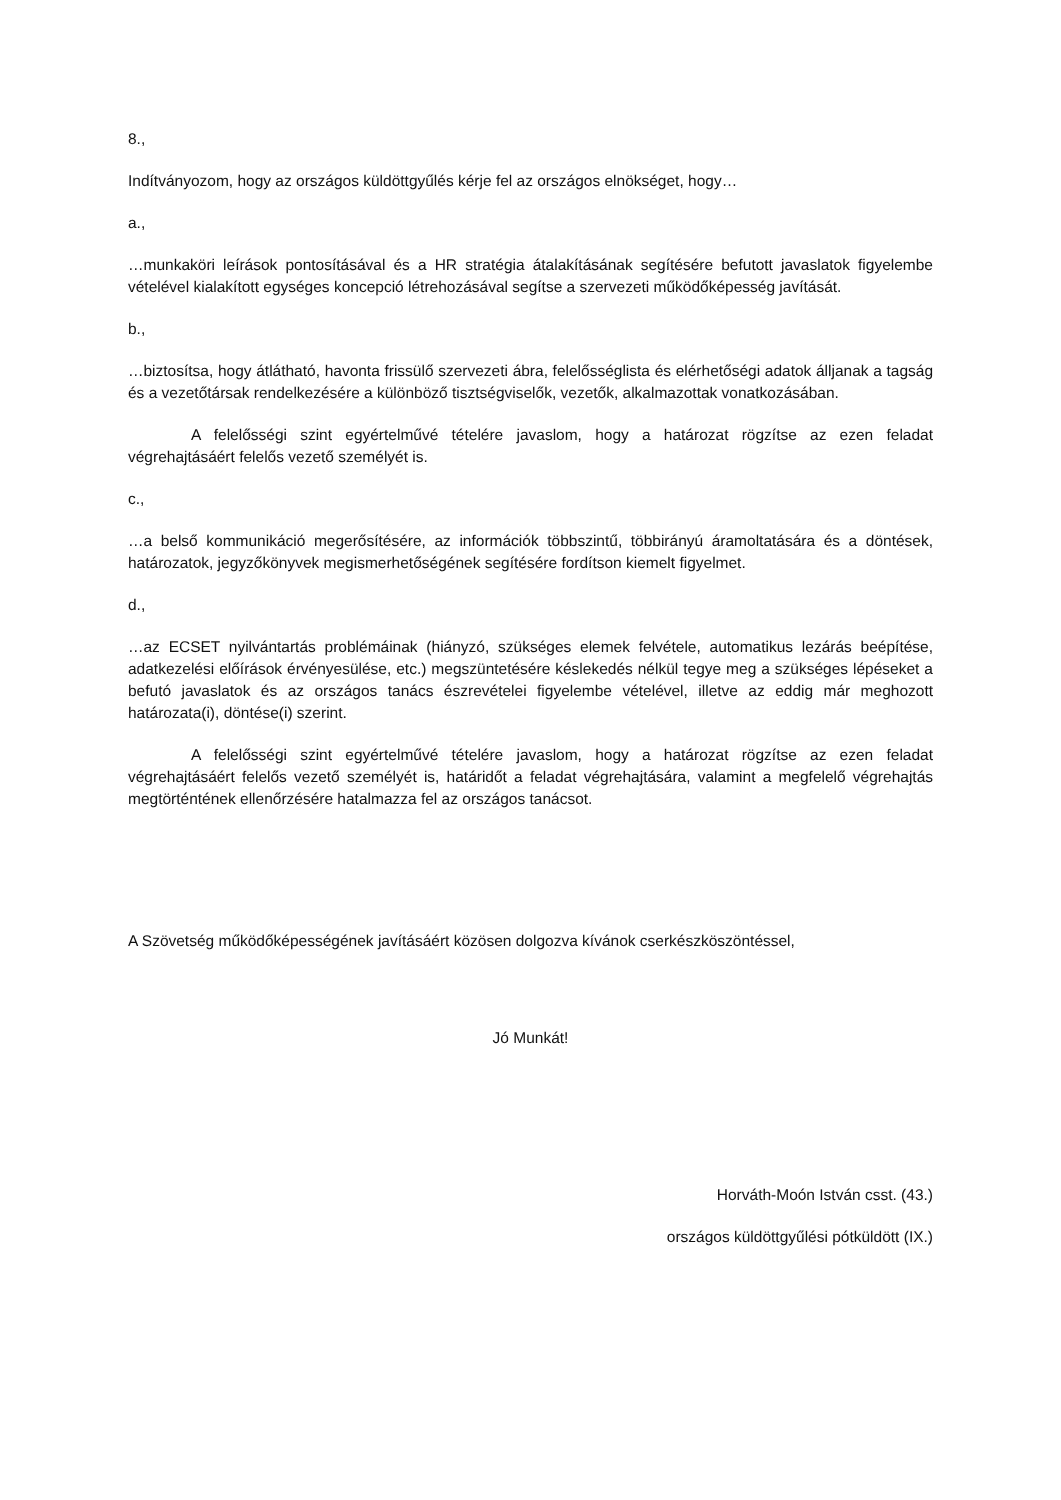8.,
Indítványozom, hogy az országos küldöttgyűlés kérje fel az országos elnökséget, hogy…
a.,
…munkaköri leírások pontosításával és a HR stratégia átalakításának segítésére befutott javaslatok figyelembe vételével kialakított egységes koncepció létrehozásával segítse a szervezeti működőképesség javítását.
b.,
…biztosítsa, hogy átlátható, havonta frissülő szervezeti ábra, felelősséglista és elérhetőségi adatok álljanak a tagság és a vezetőtársak rendelkezésére a különböző tisztségviselők, vezetők, alkalmazottak vonatkozásában.
A felelősségi szint egyértelművé tételére javaslom, hogy a határozat rögzítse az ezen feladat végrehajtásáért felelős vezető személyét is.
c.,
…a belső kommunikáció megerősítésére, az információk többszintű, többirányú áramoltatására és a döntések, határozatok, jegyzőkönyvek megismerhetőségének segítésére fordítson kiemelt figyelmet.
d.,
…az ECSET nyilvántartás problémáinak (hiányzó, szükséges elemek felvétele, automatikus lezárás beépítése, adatkezelési előírások érvényesülése, etc.) megszüntetésére késlekedés nélkül tegye meg a szükséges lépéseket a befutó javaslatok és az országos tanács észrevételei figyelembe vételével, illetve az eddig már meghozott határozata(i), döntése(i) szerint.
A felelősségi szint egyértelművé tételére javaslom, hogy a határozat rögzítse az ezen feladat végrehajtásáért felelős vezető személyét is, határidőt a feladat végrehajtására, valamint a megfelelő végrehajtás megtörténtének ellenőrzésére hatalmazza fel az országos tanácsot.
A Szövetség működőképességének javításáért közösen dolgozva kívánok cserkészköszöntéssel,
Jó Munkát!
Horváth-Moón István csst. (43.)
országos küldöttgyűlési pótküldött (IX.)